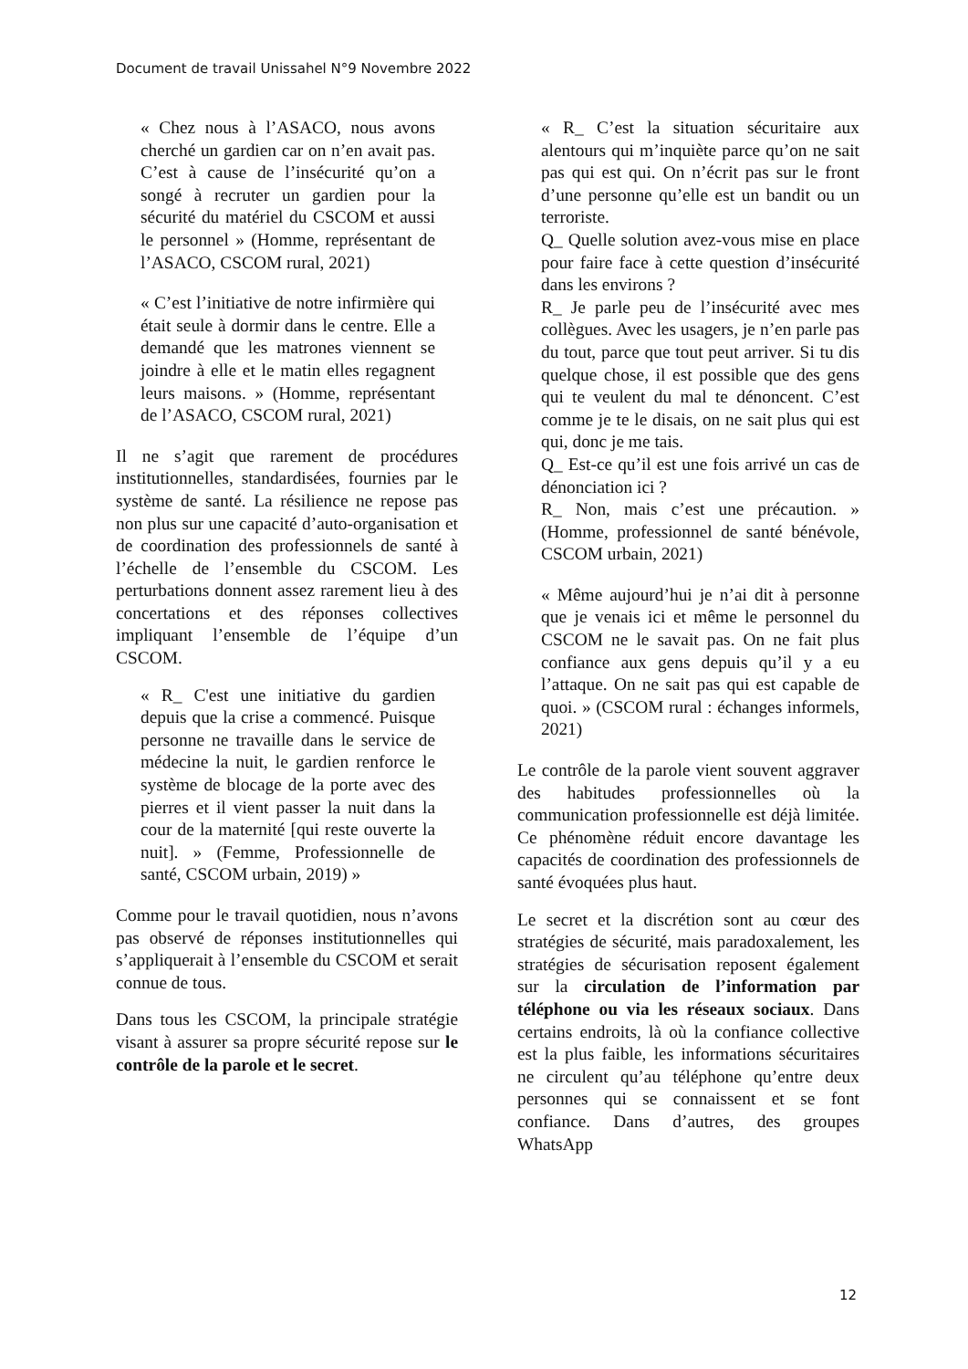Document de travail Unissahel N°9 Novembre 2022
« Chez nous à l’ASACO, nous avons cherché un gardien car on n’en avait pas. C’est à cause de l’insécurité qu’on a songé à recruter un gardien pour la sécurité du matériel du CSCOM et aussi le personnel » (Homme, représentant de l’ASACO, CSCOM rural, 2021)
« C’est l’initiative de notre infirmière qui était seule à dormir dans le centre. Elle a demandé que les matrones viennent se joindre à elle et le matin elles regagnent leurs maisons. » (Homme, représentant de l’ASACO, CSCOM rural, 2021)
Il ne s’agit que rarement de procédures institutionnelles, standardisées, fournies par le système de santé. La résilience ne repose pas non plus sur une capacité d’auto-organisation et de coordination des professionnels de santé à l’échelle de l’ensemble du CSCOM. Les perturbations donnent assez rarement lieu à des concertations et des réponses collectives impliquant l’ensemble de l’équipe d’un CSCOM.
« R_ C'est une initiative du gardien depuis que la crise a commencé. Puisque personne ne travaille dans le service de médecine la nuit, le gardien renforce le système de blocage de la porte avec des pierres et il vient passer la nuit dans la cour de la maternité [qui reste ouverte la nuit]. » (Femme, Professionnelle de santé, CSCOM urbain, 2019) »
Comme pour le travail quotidien, nous n’avons pas observé de réponses institutionnelles qui s’appliquerait à l’ensemble du CSCOM et serait connue de tous.
Dans tous les CSCOM, la principale stratégie visant à assurer sa propre sécurité repose sur le contrôle de la parole et le secret.
« R_ C’est la situation sécuritaire aux alentours qui m’inquiète parce qu’on ne sait pas qui est qui. On n’écrit pas sur le front d’une personne qu’elle est un bandit ou un terroriste.
Q_ Quelle solution avez-vous mise en place pour faire face à cette question d’insécurité dans les environs ?
R_ Je parle peu de l’insécurité avec mes collègues. Avec les usagers, je n’en parle pas du tout, parce que tout peut arriver. Si tu dis quelque chose, il est possible que des gens qui te veulent du mal te dénoncent. C’est comme je te le disais, on ne sait plus qui est qui, donc je me tais.
Q_ Est-ce qu’il est une fois arrivé un cas de dénonciation ici ?
R_ Non, mais c’est une précaution. » (Homme, professionnel de santé bénévole, CSCOM urbain, 2021)
« Même aujourd’hui je n’ai dit à personne que je venais ici et même le personnel du CSCOM ne le savait pas. On ne fait plus confiance aux gens depuis qu’il y a eu l’attaque. On ne sait pas qui est capable de quoi. » (CSCOM rural : échanges informels, 2021)
Le contrôle de la parole vient souvent aggraver des habitudes professionnelles où la communication professionnelle est déjà limitée. Ce phénomène réduit encore davantage les capacités de coordination des professionnels de santé évoquées plus haut.
Le secret et la discrétion sont au cœur des stratégies de sécurité, mais paradoxalement, les stratégies de sécurisation reposent également sur la circulation de l’information par téléphone ou via les réseaux sociaux. Dans certains endroits, là où la confiance collective est la plus faible, les informations sécuritaires ne circulent qu’au téléphone qu’entre deux personnes qui se connaissent et se font confiance. Dans d’autres, des groupes WhatsApp
12